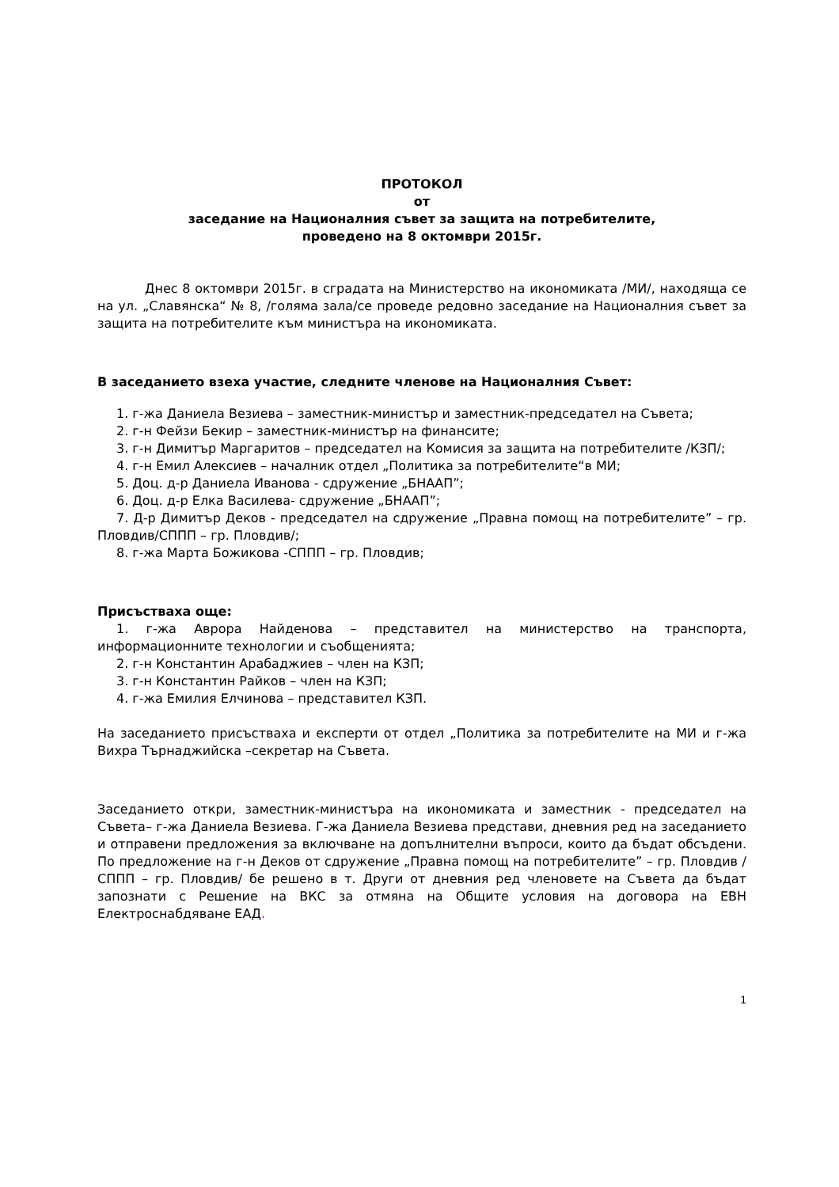ПРОТОКОЛ
от
заседание на Националния съвет за защита на потребителите,
проведено на 8 октомври 2015г.
Днес 8 октомври 2015г. в сградата на Министерство на икономиката /МИ/, находяща се на ул. „Славянска“ № 8, /голяма зала/се проведе редовно заседание на Националния съвет за защита на потребителите към министъра на икономиката.
В заседанието взеха участие, следните членове на Националния Съвет:
1. г-жа Даниела Везиева – заместник-министър и заместник-председател на Съвета;
2. г-н Фейзи Бекир – заместник-министър на финансите;
3. г-н Димитър Маргаритов – председател на Комисия за защита на потребителите /КЗП/;
4. г-н Емил Алексиев – началник отдел „Политика за потребителите“в МИ;
5. Доц. д-р Даниела Иванова - сдружение „БНААП”;
6. Доц. д-р Елка Василева- сдружение „БНААП”;
7. Д-р Димитър Деков - председател на сдружение „Правна помощ на потребителите” – гр. Пловдив/СППП – гр. Пловдив/;
8. г-жа Марта Божикова -СППП – гр. Пловдив;
Присъстваха още:
1. г-жа Аврора Найденова – представител на министерство на транспорта, информационните технологии и съобщенията;
2. г-н Константин Арабаджиев – член на КЗП;
3. г-н Константин Райков – член на КЗП;
4. г-жа Емилия Елчинова – представител КЗП.
На заседанието присъстваха и експерти от отдел „Политика за потребителите на МИ и г-жа Вихра Търнаджийска –секретар на Съвета.
Заседанието откри, заместник-министъра на икономиката и заместник - председател на Съвета– г-жа Даниела Везиева. Г-жа Даниела Везиева представи, дневния ред на заседанието и отправени предложения за включване на допълнителни въпроси, които да бъдат обсъдени. По предложение на г-н Деков от сдружение „Правна помощ на потребителите” – гр. Пловдив /СППП – гр. Пловдив/ бе решено в т. Други от дневния ред членовете на Съвета да бъдат запознати с Решение на ВКС за отмяна на Общите условия на договора на ЕВН Електроснабдяване ЕАД.
1